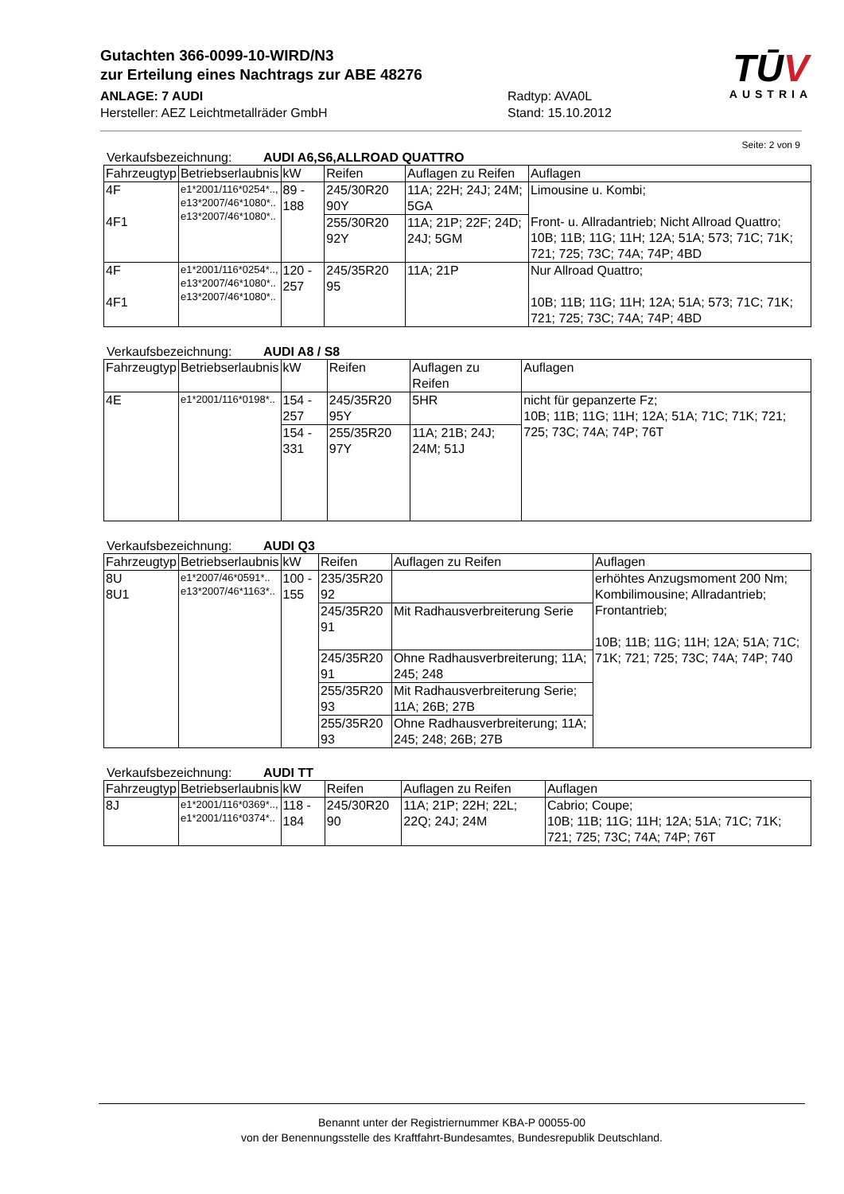Gutachten 366-0099-10-WIRD/N3
zur Erteilung eines Nachtrags zur ABE 48276
ANLAGE: 7 AUDI Radtyp: AVA0L
Hersteller: AEZ Leichtmetallräder GmbH Stand: 15.10.2012
TŪV
AUSTRIA
Seite: 2 von 9
Verkaufsbezeichnung: AUDI A6,S6,ALLROAD QUATTRO
| Fahrzeugtyp | Betriebserlaubnis | kW | Reifen | Auflagen zu Reifen | Auflagen |
| --- | --- | --- | --- | --- | --- |
| 4F 4F1 | e1*2001/116*0254*.., e13*2007/46*1080*.. e13*2007/46*1080*.. | 89 - 188 | 245/30R20 90Y | 11A; 22H; 24J; 24M; 5GA | Limousine u. Kombi; Front- u. Allradantrieb; Nicht Allroad Quattro; 10B; 11B; 11G; 11H; 12A; 51A; 573; 71C; 71K; 721; 725; 73C; 74A; 74P; 4BD |
| | | | 255/30R20 92Y | 11A; 21P; 22F; 24D; 24J; 5GM | |
| 4F 4F1 | e1*2001/116*0254*.., e13*2007/46*1080*.. e13*2007/46*1080*.. | 120 - 257 | 245/35R20 95 | 11A; 21P | Nur Allroad Quattro; 10B; 11B; 11G; 11H; 12A; 51A; 573; 71C; 71K; 721; 725; 73C; 74A; 74P; 4BD |
Verkaufsbezeichnung: AUDI A8 / S8
| Fahrzeugtyp | Betriebserlaubnis | kW | Reifen | Auflagen zu Reifen | Auflagen |
| --- | --- | --- | --- | --- | --- |
| 4E | e1*2001/116*0198*.. | 154 - 257 | 245/35R20 95Y | 5HR | nicht für gepanzerte Fz; 10B; 11B; 11G; 11H; 12A; 51A; 71C; 71K; 721; 725; 73C; 74A; 74P; 76T |
| | | 154 - 331 | 255/35R20 97Y | 11A; 21B; 24J; 24M; 51J | |
Verkaufsbezeichnung: AUDI Q3
| Fahrzeugtyp | Betriebserlaubnis | kW | Reifen | Auflagen zu Reifen | Auflagen |
| --- | --- | --- | --- | --- | --- |
| 8U 8U1 | e1*2007/46*0591*.. e13*2007/46*1163*.. | 100 - 155 | 235/35R20 92 | | erhöhtes Anzugsmoment 200 Nm; Kombilimousine; Allradantrieb; Frontantrieb; 10B; 11B; 11G; 11H; 12A; 51A; 71C; 71K; 721; 725; 73C; 74A; 74P; 740 |
| | | | 245/35R20 91 | Mit Radhausverbreiterung Serie | |
| | | | 245/35R20 91 | Ohne Radhausverbreiterung; 11A; 245; 248 | |
| | | | 255/35R20 93 | Mit Radhausverbreiterung Serie; 11A; 26B; 27B | |
| | | | 255/35R20 93 | Ohne Radhausverbreiterung; 11A; 245; 248; 26B; 27B | |
Verkaufsbezeichnung: AUDI TT
| Fahrzeugtyp | Betriebserlaubnis | kW | Reifen | Auflagen zu Reifen | Auflagen |
| --- | --- | --- | --- | --- | --- |
| 8J | e1*2001/116*0369*.., e1*2001/116*0374*.. | 118 - 184 | 245/30R20 90 | 11A; 21P; 22H; 22L; 22Q; 24J; 24M | Cabrio; Coupe; 10B; 11B; 11G; 11H; 12A; 51A; 71C; 71K; 721; 725; 73C; 74A; 74P; 76T |
Benannt unter der Registriernummer KBA-P 00055-00
von der Benennungsstelle des Kraftfahrt-Bundesamtes, Bundesrepublik Deutschland.